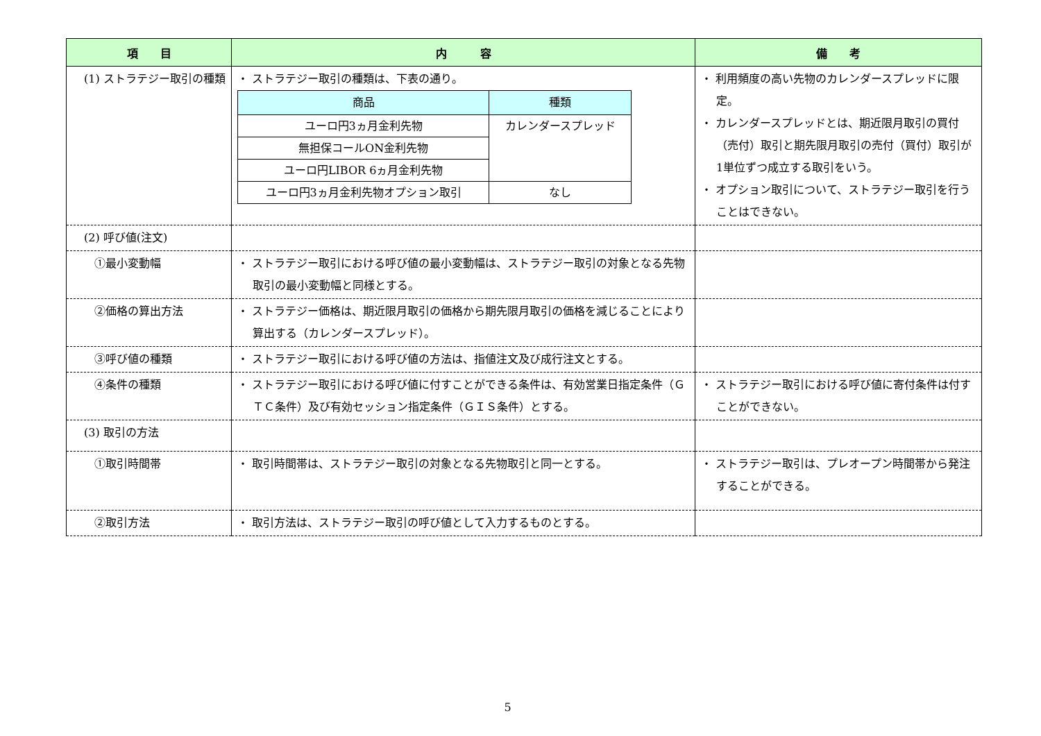| 項 目 | 内 容 | 備 考 |
| --- | --- | --- |
| (1) ストラテジー取引の種類 | ・ ストラテジー取引の種類は、下表の通り。 / 商品 / 種類 / / --- / --- / / ユーロ円3ヵ月金利先物 / カレンダースプレッド / / 無担保コールON金利先物 / / / ユーロ円LIBOR 6ヵ月金利先物 / / / ユーロ円3ヵ月金利先物オプション取引 / なし / | ・ 利用頻度の高い先物のカレンダースプレッドに限定。 ・ カレンダースプレッドとは、期近限月取引の買付（売付）取引と期先限月取引の売付（買付）取引が1単位ずつ成立する取引をいう。 ・ オプション取引について、ストラテジー取引を行うことはできない。 |
| (2) 呼び値(注文) | | |
| ①最小変動幅 | ・ ストラテジー取引における呼び値の最小変動幅は、ストラテジー取引の対象となる先物取引の最小変動幅と同様とする。 | |
| ②価格の算出方法 | ・ ストラテジー価格は、期近限月取引の価格から期先限月取引の価格を減じることにより算出する（カレンダースプレッド）。 | |
| ③呼び値の種類 | ・ ストラテジー取引における呼び値の方法は、指値注文及び成行注文とする。 | |
| ④条件の種類 | ・ ストラテジー取引における呼び値に付すことができる条件は、有効営業日指定条件（ＧＴＣ条件）及び有効セッション指定条件（ＧＩＳ条件）とする。 | ・ ストラテジー取引における呼び値に寄付条件は付すことができない。 |
| (3) 取引の方法 | | |
| ①取引時間帯 | ・ 取引時間帯は、ストラテジー取引の対象となる先物取引と同一とする。 | ・ ストラテジー取引は、プレオープン時間帯から発注することができる。 |
| ②取引方法 | ・ 取引方法は、ストラテジー取引の呼び値として入力するものとする。 | |
5